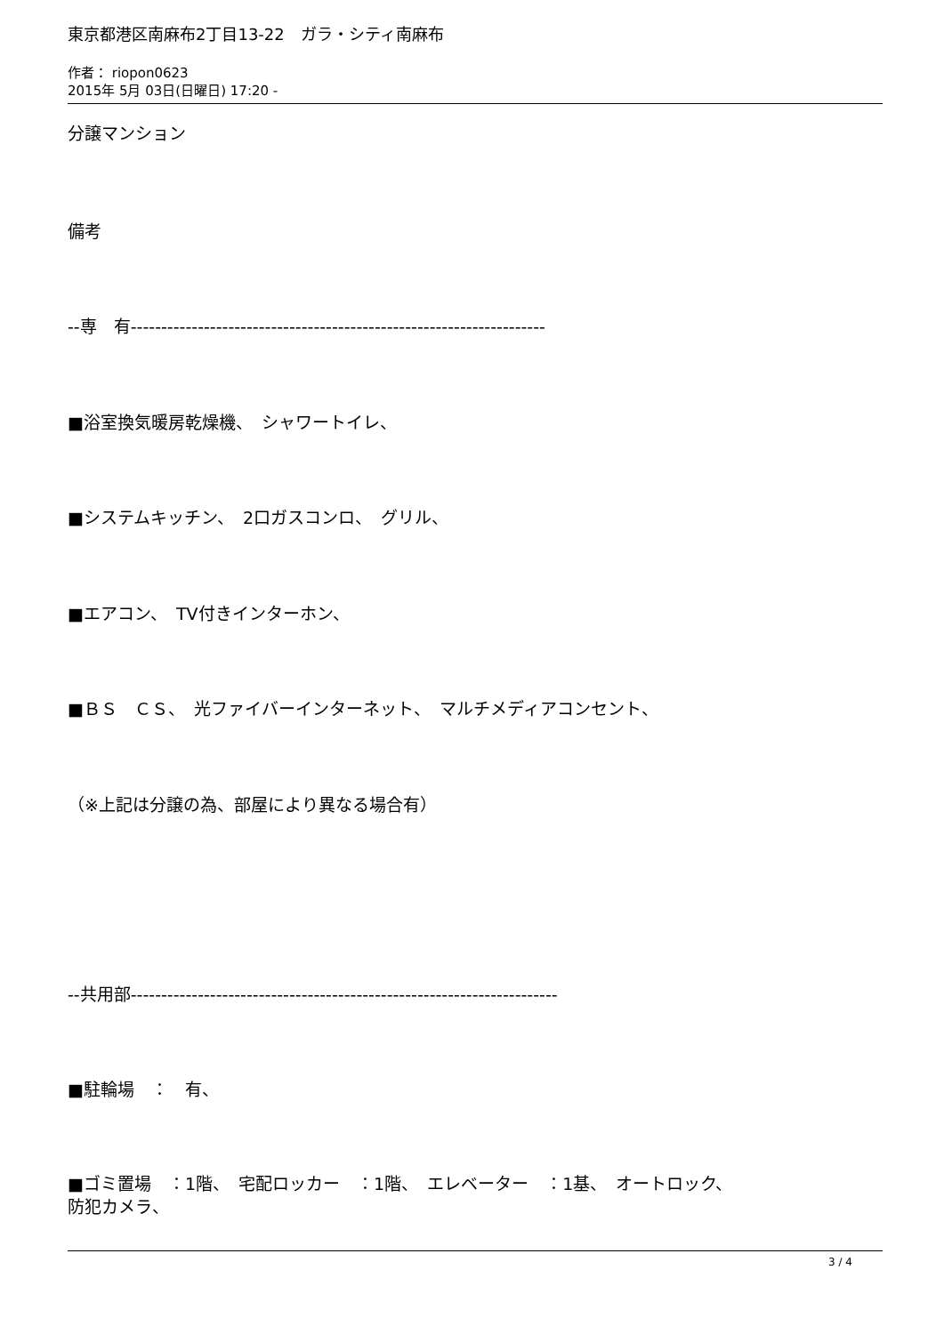東京都港区南麻布2丁目13-22　ガラ・シティ南麻布
作者： riopon0623
2015年 5月 03日(日曜日) 17:20 -
分譲マンション
備考
--専　有--------------------------------------------------------------------
■浴室換気暖房乾燥機、　シャワートイレ、
■システムキッチン、　2口ガスコンロ、　グリル、
■エアコン、　TV付きインターホン、
■ＢＳ　ＣＳ、　光ファイバーインターネット、　マルチメディアコンセント、
（※上記は分譲の為、部屋により異なる場合有）
--共用部----------------------------------------------------------------------
■駐輪場　：　有、
■ゴミ置場　：1階、　宅配ロッカー　：1階、　エレベーター　：1基、　オートロック、
防犯カメラ、
3 / 4